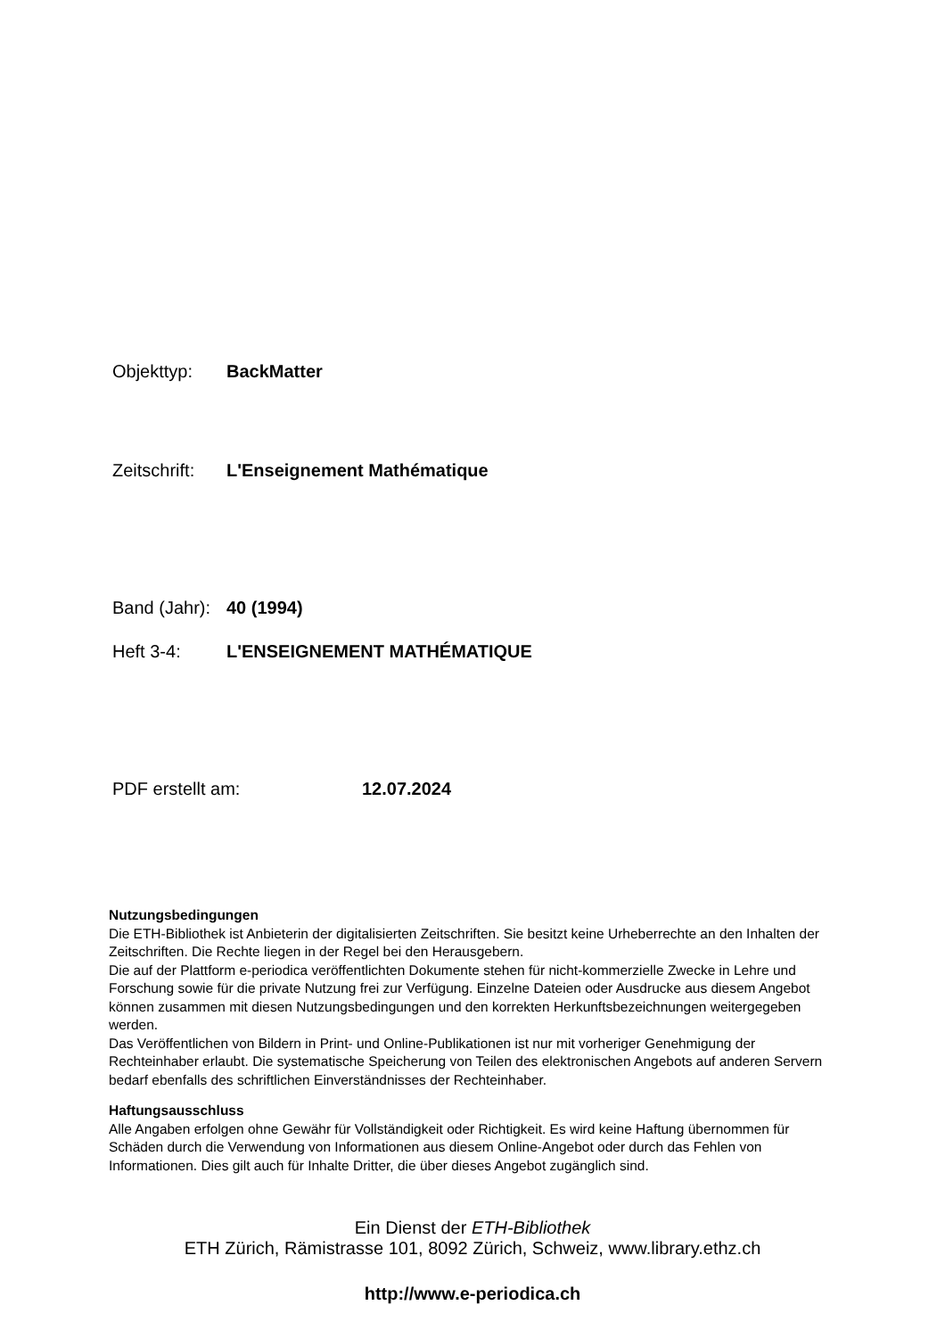Objekttyp: BackMatter
Zeitschrift: L'Enseignement Mathématique
Band (Jahr): 40 (1994)
Heft 3-4: L'ENSEIGNEMENT MATHÉMATIQUE
PDF erstellt am: 12.07.2024
Nutzungsbedingungen
Die ETH-Bibliothek ist Anbieterin der digitalisierten Zeitschriften. Sie besitzt keine Urheberrechte an den Inhalten der Zeitschriften. Die Rechte liegen in der Regel bei den Herausgebern.
Die auf der Plattform e-periodica veröffentlichten Dokumente stehen für nicht-kommerzielle Zwecke in Lehre und Forschung sowie für die private Nutzung frei zur Verfügung. Einzelne Dateien oder Ausdrucke aus diesem Angebot können zusammen mit diesen Nutzungsbedingungen und den korrekten Herkunftsbezeichnungen weitergegeben werden.
Das Veröffentlichen von Bildern in Print- und Online-Publikationen ist nur mit vorheriger Genehmigung der Rechteinhaber erlaubt. Die systematische Speicherung von Teilen des elektronischen Angebots auf anderen Servern bedarf ebenfalls des schriftlichen Einverständnisses der Rechteinhaber.
Haftungsausschluss
Alle Angaben erfolgen ohne Gewähr für Vollständigkeit oder Richtigkeit. Es wird keine Haftung übernommen für Schäden durch die Verwendung von Informationen aus diesem Online-Angebot oder durch das Fehlen von Informationen. Dies gilt auch für Inhalte Dritter, die über dieses Angebot zugänglich sind.
Ein Dienst der ETH-Bibliothek
ETH Zürich, Rämistrasse 101, 8092 Zürich, Schweiz, www.library.ethz.ch
http://www.e-periodica.ch